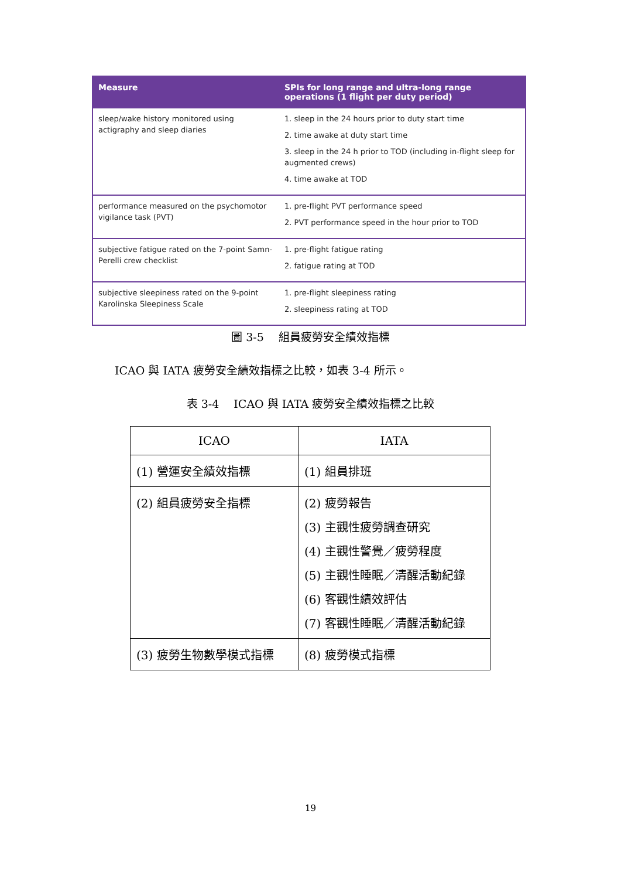| Measure | SPIs for long range and ultra-long range operations (1 flight per duty period) |
| --- | --- |
| sleep/wake history monitored using actigraphy and sleep diaries | 1. sleep in the 24 hours prior to duty start time 2. time awake at duty start time 3. sleep in the 24 h prior to TOD (including in-flight sleep for augmented crews) 4. time awake at TOD |
| performance measured on the psychomotor vigilance task (PVT) | 1. pre-flight PVT performance speed 2. PVT performance speed in the hour prior to TOD |
| subjective fatigue rated on the 7-point Samn-Perelli crew checklist | 1. pre-flight fatigue rating 2. fatigue rating at TOD |
| subjective sleepiness rated on the 9-point Karolinska Sleepiness Scale | 1. pre-flight sleepiness rating 2. sleepiness rating at TOD |
圖 3-5　 組員疲勞安全績效指標
ICAO 與 IATA 疲勞安全績效指標之比較，如表 3-4 所示。
表 3-4　 ICAO 與 IATA 疲勞安全績效指標之比較
| ICAO | IATA |
| --- | --- |
| (1) 營運安全績效指標 | (1) 組員排班 |
| (2) 組員疲勞安全指標 | (2) 疲勞報告 (3) 主觀性疲勞調查研究 (4) 主觀性警覺／疲勞程度 (5) 主觀性睡眠／清醒活動紀錄 (6) 客觀性績效評估 (7) 客觀性睡眠／清醒活動紀錄 |
| (3) 疲勞生物數學模式指標 | (8) 疲勞模式指標 |
19